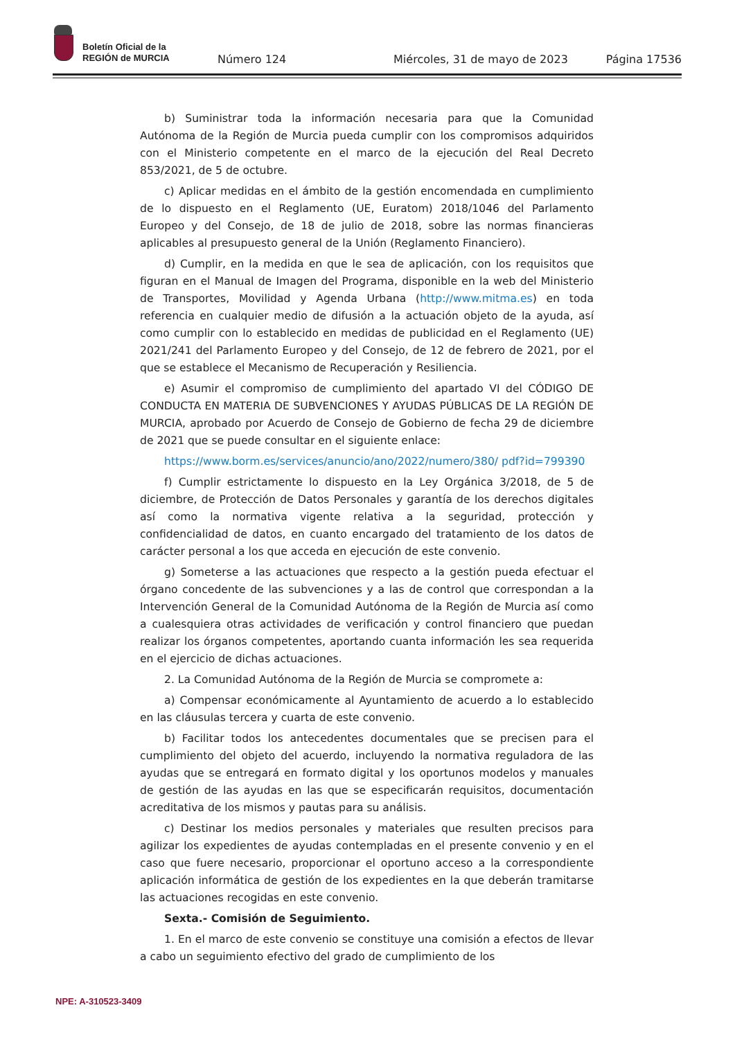Boletín Oficial de la
REGIÓN de MURCIA
Número 124 Miércoles, 31 de mayo de 2023 Página 17536
b) Suministrar toda la información necesaria para que la Comunidad Autónoma de la Región de Murcia pueda cumplir con los compromisos adquiridos con el Ministerio competente en el marco de la ejecución del Real Decreto 853/2021, de 5 de octubre.
c) Aplicar medidas en el ámbito de la gestión encomendada en cumplimiento de lo dispuesto en el Reglamento (UE, Euratom) 2018/1046 del Parlamento Europeo y del Consejo, de 18 de julio de 2018, sobre las normas financieras aplicables al presupuesto general de la Unión (Reglamento Financiero).
d) Cumplir, en la medida en que le sea de aplicación, con los requisitos que figuran en el Manual de Imagen del Programa, disponible en la web del Ministerio de Transportes, Movilidad y Agenda Urbana (http://www.mitma.es) en toda referencia en cualquier medio de difusión a la actuación objeto de la ayuda, así como cumplir con lo establecido en medidas de publicidad en el Reglamento (UE) 2021/241 del Parlamento Europeo y del Consejo, de 12 de febrero de 2021, por el que se establece el Mecanismo de Recuperación y Resiliencia.
e) Asumir el compromiso de cumplimiento del apartado VI del CÓDIGO DE CONDUCTA EN MATERIA DE SUBVENCIONES Y AYUDAS PÚBLICAS DE LA REGIÓN DE MURCIA, aprobado por Acuerdo de Consejo de Gobierno de fecha 29 de diciembre de 2021 que se puede consultar en el siguiente enlace:
https://www.borm.es/services/anuncio/ano/2022/numero/380/ pdf?id=799390
f) Cumplir estrictamente lo dispuesto en la Ley Orgánica 3/2018, de 5 de diciembre, de Protección de Datos Personales y garantía de los derechos digitales así como la normativa vigente relativa a la seguridad, protección y confidencialidad de datos, en cuanto encargado del tratamiento de los datos de carácter personal a los que acceda en ejecución de este convenio.
g) Someterse a las actuaciones que respecto a la gestión pueda efectuar el órgano concedente de las subvenciones y a las de control que correspondan a la Intervención General de la Comunidad Autónoma de la Región de Murcia así como a cualesquiera otras actividades de verificación y control financiero que puedan realizar los órganos competentes, aportando cuanta información les sea requerida en el ejercicio de dichas actuaciones.
2. La Comunidad Autónoma de la Región de Murcia se compromete a:
a) Compensar económicamente al Ayuntamiento de acuerdo a lo establecido en las cláusulas tercera y cuarta de este convenio.
b) Facilitar todos los antecedentes documentales que se precisen para el cumplimiento del objeto del acuerdo, incluyendo la normativa reguladora de las ayudas que se entregará en formato digital y los oportunos modelos y manuales de gestión de las ayudas en las que se especificarán requisitos, documentación acreditativa de los mismos y pautas para su análisis.
c) Destinar los medios personales y materiales que resulten precisos para agilizar los expedientes de ayudas contempladas en el presente convenio y en el caso que fuere necesario, proporcionar el oportuno acceso a la correspondiente aplicación informática de gestión de los expedientes en la que deberán tramitarse las actuaciones recogidas en este convenio.
Sexta.- Comisión de Seguimiento.
1. En el marco de este convenio se constituye una comisión a efectos de llevar a cabo un seguimiento efectivo del grado de cumplimiento de los
NPE: A-310523-3409